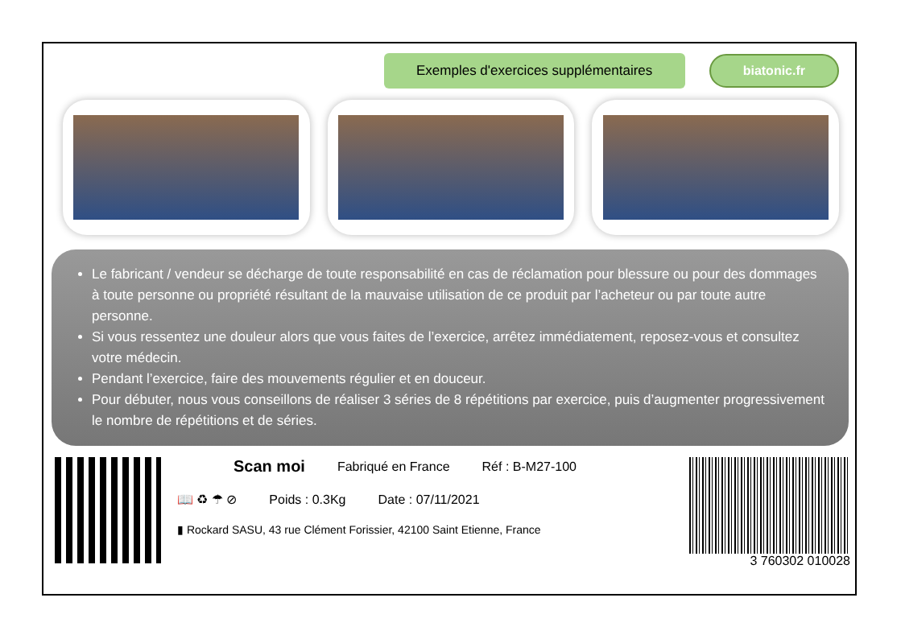Exemples d'exercices supplémentaires
biatonic.fr
Le fabricant / vendeur se décharge de toute responsabilité en cas de réclamation pour blessure ou pour des dommages à toute personne ou propriété résultant de la mauvaise utilisation de ce produit par l’acheteur ou par toute autre personne.
Si vous ressentez une douleur alors que vous faites de l’exercice, arrêtez immédiatement, reposez-vous et consultez votre médecin.
Pendant l’exercice, faire des mouvements régulier et en douceur.
Pour débuter, nous vous conseillons de réaliser 3 séries de 8 répétitions par exercice, puis d’augmenter progressivement le nombre de répétitions et de séries.
Scan moi Fabriqué en France Réf : B-M27-100
📖 ♻ ☂ ⊘ Poids : 0.3Kg Date : 07/11/2021
▮ Rockard SASU, 43 rue Clément Forissier, 42100 Saint Etienne, France
3 760302 010028